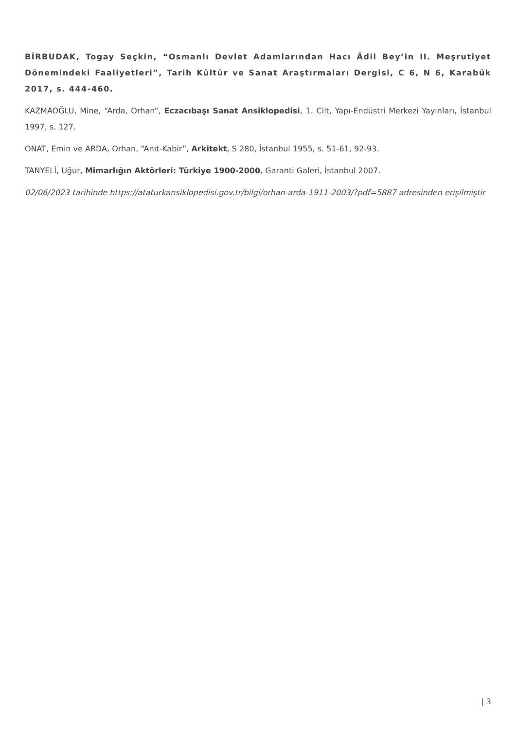BİRBUDAK, Togay Seçkin, “Osmanlı Devlet Adamlarından Hacı Âdil Bey’in II. Meşrutiyet Dönemindeki Faaliyetleri”, Tarih Kültür ve Sanat Araştırmaları Dergisi, C 6, N 6, Karabük 2017, s. 444-460.
KAZMAOĞLU, Mine, “Arda, Orhan”, Eczacıbaşı Sanat Ansiklopedisi, 1. Cilt, Yapı-Endüstri Merkezi Yayınları, İstanbul 1997, s. 127.
ONAT, Emin ve ARDA, Orhan, “Anıt-Kabir”, Arkitekt, S 280, İstanbul 1955, s. 51-61, 92-93.
TANYELİ, Uğur, Mimarlığın Aktörleri: Türkiye 1900-2000, Garanti Galeri, İstanbul 2007.
02/06/2023 tarihinde https://ataturkansiklopedisi.gov.tr/bilgi/orhan-arda-1911-2003/?pdf=5887 adresinden erişilmiştir
| 3